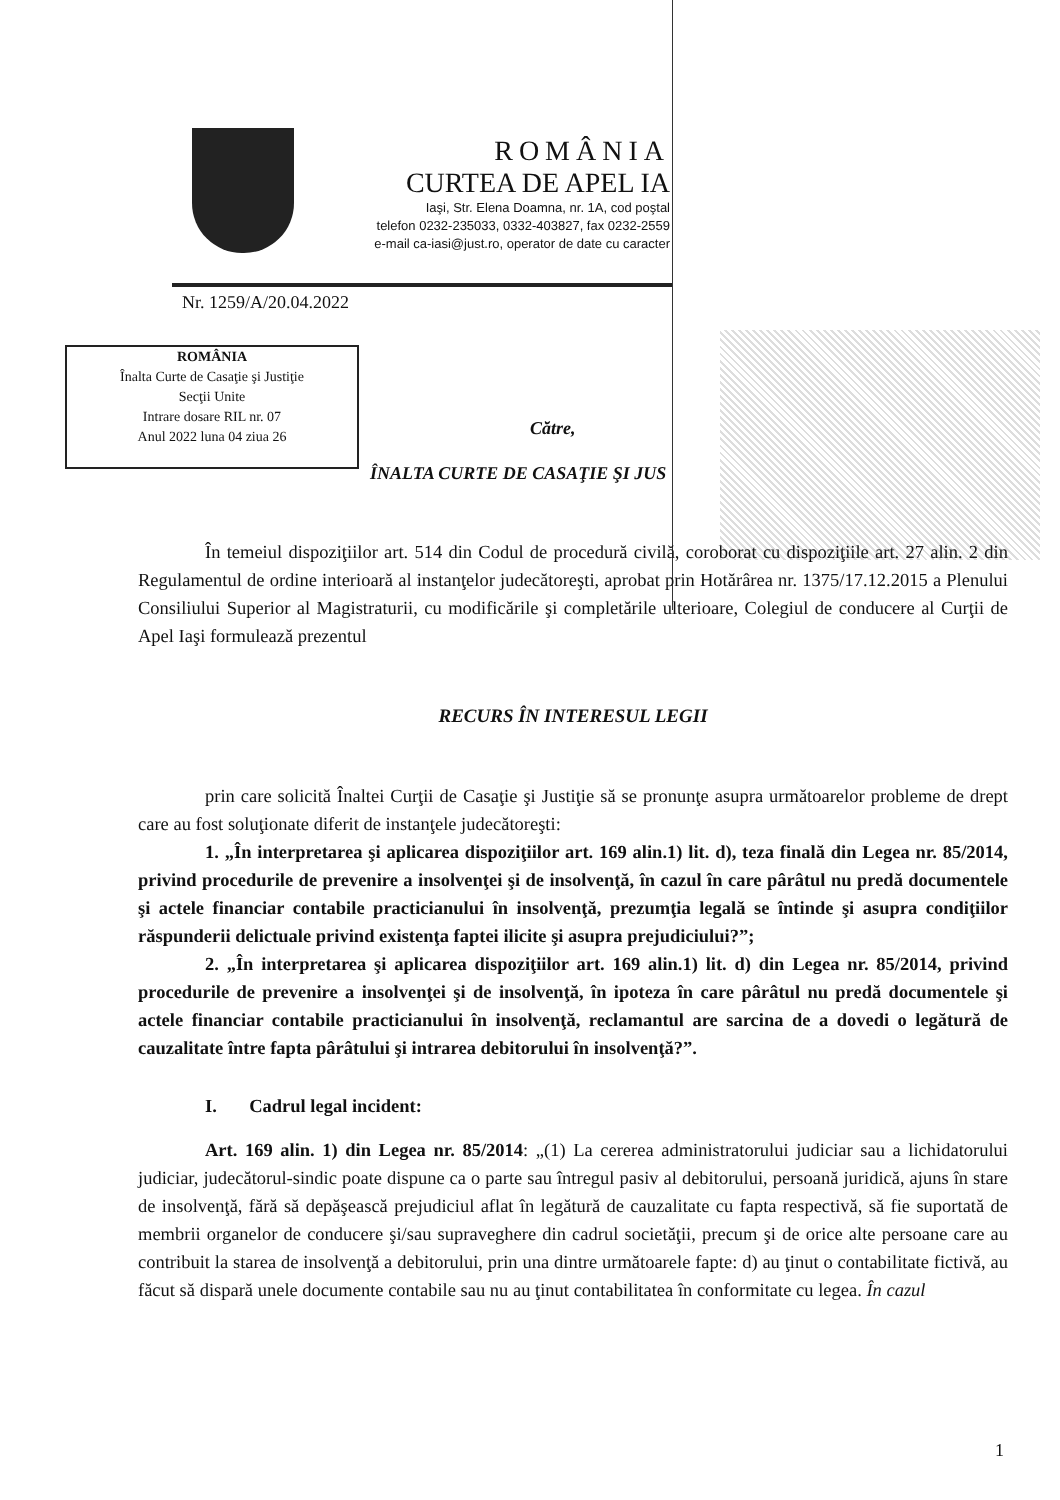ROMÂNIA
CURTEA DE APEL IA
Iaşi, Str. Elena Doamna, nr. 1A, cod poştal
telefon 0232-235033, 0332-403827, fax 0232-2559
e-mail ca-iasi@just.ro, operator de date cu caracter
Nr. 1259/A/20.04.2022
ROMÂNIA
Înalta Curte de Casaţie şi Justiţie
Secţii Unite
Intrare dosare RIL nr. 07
Anul 2022 luna 04 ziua 26
Către,
ÎNALTA CURTE DE CASAŢIE ŞI JUS
În temeiul dispoziţiilor art. 514 din Codul de procedură civilă, coroborat cu dispoziţiile art. 27 alin. 2 din Regulamentul de ordine interioară al instanţelor judecătoreşti, aprobat prin Hotărârea nr. 1375/17.12.2015 a Plenului Consiliului Superior al Magistraturii, cu modificările şi completările ulterioare, Colegiul de conducere al Curţii de Apel Iaşi formulează prezentul
RECURS ÎN INTERESUL LEGII
prin care solicită Înaltei Curţii de Casaţie şi Justiţie să se pronunţe asupra următoarelor probleme de drept care au fost soluţionate diferit de instanţele judecătoreşti:
1. „În interpretarea şi aplicarea dispoziţiilor art. 169 alin.1) lit. d), teza finală din Legea nr. 85/2014, privind procedurile de prevenire a insolvenţei şi de insolvenţă, în cazul în care pârâtul nu predă documentele şi actele financiar contabile practicianului în insolvenţă, prezumţia legală se întinde şi asupra condiţiilor răspunderii delictuale privind existenţa faptei ilicite şi asupra prejudiciului?”;
2. „În interpretarea şi aplicarea dispoziţiilor art. 169 alin.1) lit. d) din Legea nr. 85/2014, privind procedurile de prevenire a insolvenţei şi de insolvenţă, în ipoteza în care pârâtul nu predă documentele şi actele financiar contabile practicianului în insolvenţă, reclamantul are sarcina de a dovedi o legătură de cauzalitate între fapta pârâtului şi intrarea debitorului în insolvenţă?”.
I. Cadrul legal incident:
Art. 169 alin. 1) din Legea nr. 85/2014: „(1) La cererea administratorului judiciar sau a lichidatorului judiciar, judecătorul-sindic poate dispune ca o parte sau întregul pasiv al debitorului, persoană juridică, ajuns în stare de insolvenţă, fără să depăşească prejudiciul aflat în legătură de cauzalitate cu fapta respectivă, să fie suportată de membrii organelor de conducere şi/sau supraveghere din cadrul societăţii, precum şi de orice alte persoane care au contribuit la starea de insolvenţă a debitorului, prin una dintre următoarele fapte: d) au ţinut o contabilitate fictivă, au făcut să dispară unele documente contabile sau nu au ţinut contabilitatea în conformitate cu legea. În cazul
1